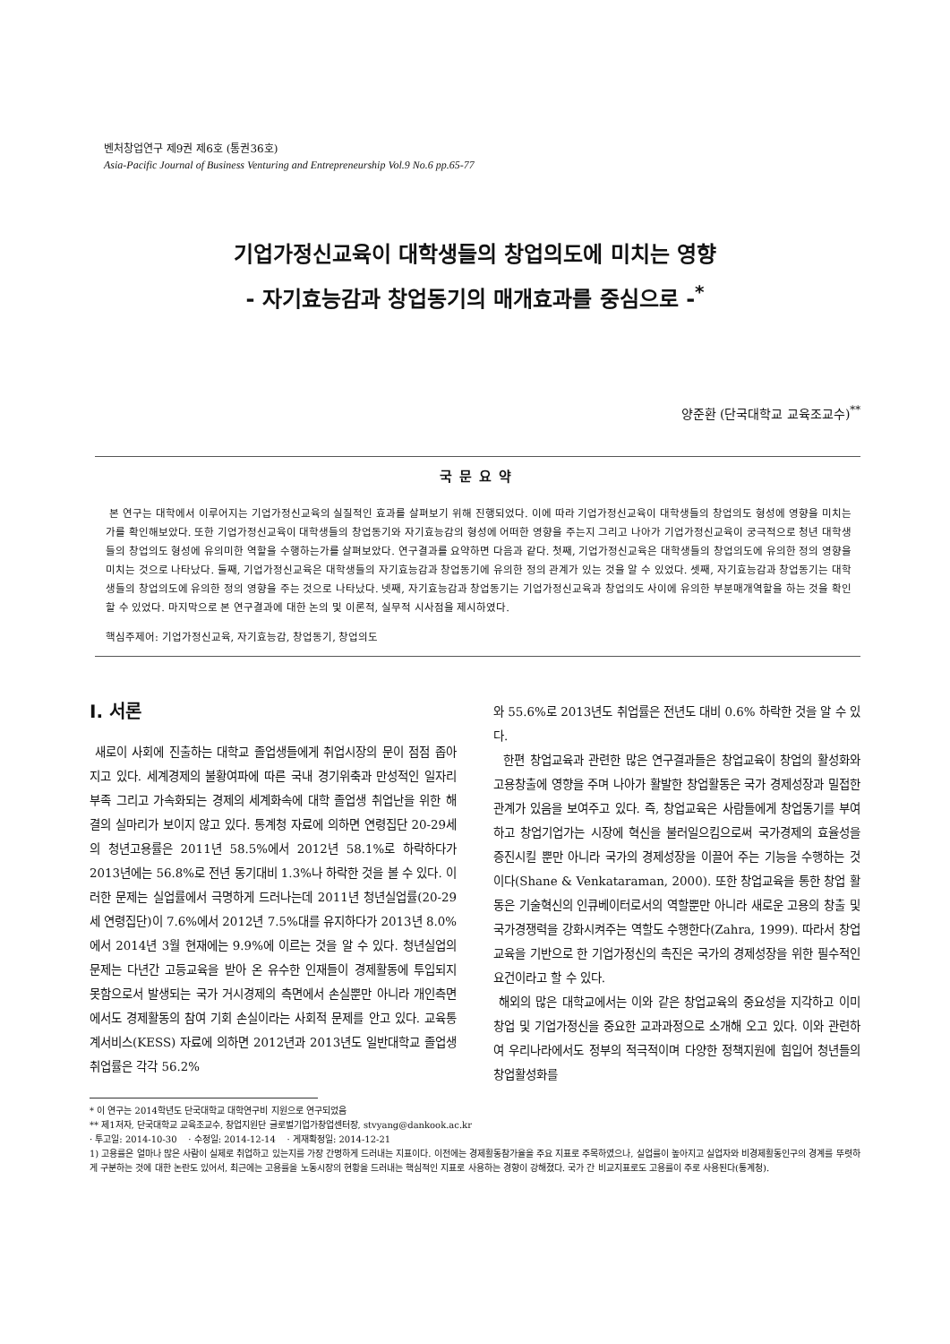벤처창업연구 제9권 제6호 (통권36호)
Asia-Pacific Journal of Business Venturing and Entrepreneurship Vol.9 No.6 pp.65-77
기업가정신교육이 대학생들의 창업의도에 미치는 영향
- 자기효능감과 창업동기의 매개효과를 중심으로 -<sup>*</sup>
양준환 (단국대학교 교육조교수)<sup>**</sup>
국문요약
본 연구는 대학에서 이루어지는 기업가정신교육의 실질적인 효과를 살펴보기 위해 진행되었다. 이에 따라 기업가정신교육이 대학생들의 창업의도 형성에 영향을 미치는가를 확인해보았다. 또한 기업가정신교육이 대학생들의 창업동기와 자기효능감의 형성에 어떠한 영향을 주는지 그리고 나아가 기업가정신교육이 궁극적으로 청년 대학생들의 창업의도 형성에 유의미한 역할을 수행하는가를 살펴보았다. 연구결과를 요약하면 다음과 같다. 첫째, 기업가정신교육은 대학생들의 창업의도에 유의한 정의 영향을 미치는 것으로 나타났다. 둘째, 기업가정신교육은 대학생들의 자기효능감과 창업동기에 유의한 정의 관계가 있는 것을 알 수 있었다. 셋째, 자기효능감과 창업동기는 대학생들의 창업의도에 유의한 정의 영향을 주는 것으로 나타났다. 넷째, 자기효능감과 창업동기는 기업가정신교육과 창업의도 사이에 유의한 부분매개역할을 하는 것을 확인할 수 있었다. 마지막으로 본 연구결과에 대한 논의 및 이론적, 실무적 시사점을 제시하였다.
핵심주제어: 기업가정신교육, 자기효능감, 창업동기, 창업의도
Ⅰ. 서론
새로이 사회에 진출하는 대학교 졸업생들에게 취업시장의 문이 점점 좁아지고 있다. 세계경제의 불황여파에 따른 국내 경기위축과 만성적인 일자리 부족 그리고 가속화되는 경제의 세계화속에 대학 졸업생 취업난을 위한 해결의 실마리가 보이지 않고 있다. 통계청 자료에 의하면 연령집단 20-29세의 청년고용률은 2011년 58.5%에서 2012년 58.1%로 하락하다가 2013년에는 56.8%로 전년 동기대비 1.3%나 하락한 것을 볼 수 있다. 이러한 문제는 실업률에서 극명하게 드러나는데 2011년 청년실업률(20-29세 연령집단)이 7.6%에서 2012년 7.5%대를 유지하다가 2013년 8.0%에서 2014년 3월 현재에는 9.9%에 이르는 것을 알 수 있다. 청년실업의 문제는 다년간 고등교육을 받아 온 유수한 인재들이 경제활동에 투입되지 못함으로서 발생되는 국가 거시경제의 측면에서 손실뿐만 아니라 개인측면에서도 경제활동의 참여 기회 손실이라는 사회적 문제를 안고 있다. 교육통계서비스(KESS) 자료에 의하면 2012년과 2013년도 일반대학교 졸업생 취업률은 각각 56.2%
와 55.6%로 2013년도 취업률은 전년도 대비 0.6% 하락한 것을 알 수 있다.
한편 창업교육과 관련한 많은 연구결과들은 창업교육이 창업의 활성화와 고용창출에 영향을 주며 나아가 활발한 창업활동은 국가 경제성장과 밀접한 관계가 있음을 보여주고 있다. 즉, 창업교육은 사람들에게 창업동기를 부여하고 창업기업가는 시장에 혁신을 불러일으킴으로써 국가경제의 효율성을 증진시킬 뿐만 아니라 국가의 경제성장을 이끌어 주는 기능을 수행하는 것이다(Shane & Venkataraman, 2000). 또한 창업교육을 통한 창업 활동은 기술혁신의 인큐베이터로서의 역할뿐만 아니라 새로운 고용의 창출 및 국가경쟁력을 강화시켜주는 역할도 수행한다(Zahra, 1999). 따라서 창업교육을 기반으로 한 기업가정신의 촉진은 국가의 경제성장을 위한 필수적인 요건이라고 할 수 있다.
해외의 많은 대학교에서는 이와 같은 창업교육의 중요성을 지각하고 이미 창업 및 기업가정신을 중요한 교과과정으로 소개해 오고 있다. 이와 관련하여 우리나라에서도 정부의 적극적이며 다양한 정책지원에 힘입어 청년들의 창업활성화를
* 이 연구는 2014학년도 단국대학교 대학연구비 지원으로 연구되었음
** 제1저자, 단국대학교 교육조교수, 창업지원단 글로벌기업가창업센터장, stvyang@dankook.ac.kr
· 투고일: 2014-10-30 · 수정일: 2014-12-14 · 게재확정일: 2014-12-21
1) 고용률은 얼마나 많은 사람이 실제로 취업하고 있는지를 가장 간명하게 드러내는 지표이다. 이전에는 경제활동참가율을 주요 지표로 주목하였으나, 실업률이 높아지고 실업자와 비경제활동인구의 경계를 뚜렷하게 구분하는 것에 대한 논란도 있어서, 최근에는 고용률을 노동시장의 현황을 드러내는 핵심적인 지표로 사용하는 경향이 강해졌다. 국가 간 비교지표로도 고용률이 주로 사용된다(통계청).